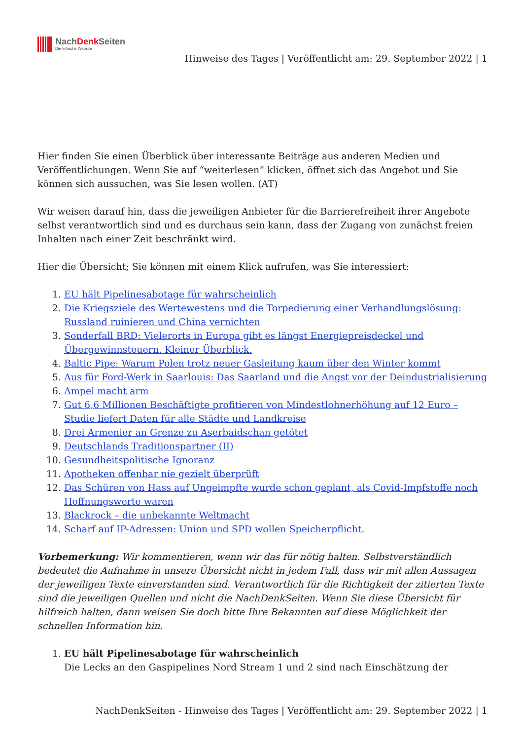NachDenk Seiten
Die kritische Website
Hinweise des Tages | Veröffentlicht am: 29. September 2022 | 1
Hier finden Sie einen Überblick über interessante Beiträge aus anderen Medien und Veröffentlichungen. Wenn Sie auf “weiterlesen” klicken, öffnet sich das Angebot und Sie können sich aussuchen, was Sie lesen wollen. (AT)
Wir weisen darauf hin, dass die jeweiligen Anbieter für die Barrierefreiheit ihrer Angebote selbst verantwortlich sind und es durchaus sein kann, dass der Zugang von zunächst freien Inhalten nach einer Zeit beschränkt wird.
Hier die Übersicht; Sie können mit einem Klick aufrufen, was Sie interessiert:
1. EU hält Pipelinesabotage für wahrscheinlich
2. Die Kriegsziele des Wertewestens und die Torpedierung einer Verhandlungslösung: Russland ruinieren und China vernichten
3. Sonderfall BRD: Vielerorts in Europa gibt es längst Energiepreisdeckel und Übergewinnsteuern. Kleiner Überblick.
4. Baltic Pipe: Warum Polen trotz neuer Gasleitung kaum über den Winter kommt
5. Aus für Ford-Werk in Saarlouis: Das Saarland und die Angst vor der Deindustrialisierung
6. Ampel macht arm
7. Gut 6,6 Millionen Beschäftigte profitieren von Mindestlohnerhöhung auf 12 Euro – Studie liefert Daten für alle Städte und Landkreise
8. Drei Armenier an Grenze zu Aserbaidschan getötet
9. Deutschlands Traditionspartner (II)
10. Gesundheitspolitische Ignoranz
11. Apotheken offenbar nie gezielt überprüft
12. Das Schüren von Hass auf Ungeimpfte wurde schon geplant, als Covid-Impfstoffe noch Hoffnungswerte waren
13. Blackrock – die unbekannte Weltmacht
14. Scharf auf IP-Adressen: Union und SPD wollen Speicherpflicht.
Vorbemerkung: Wir kommentieren, wenn wir das für nötig halten. Selbstverständlich bedeutet die Aufnahme in unsere Übersicht nicht in jedem Fall, dass wir mit allen Aussagen der jeweiligen Texte einverstanden sind. Verantwortlich für die Richtigkeit der zitierten Texte sind die jeweiligen Quellen und nicht die NachDenkSeiten. Wenn Sie diese Übersicht für hilfreich halten, dann weisen Sie doch bitte Ihre Bekannten auf diese Möglichkeit der schnellen Information hin.
1. EU hält Pipelinesabotage für wahrscheinlich
Die Lecks an den Gaspipelines Nord Stream 1 und 2 sind nach Einschätzung der
NachDenkSeiten - Hinweise des Tages | Veröffentlicht am: 29. September 2022 | 1